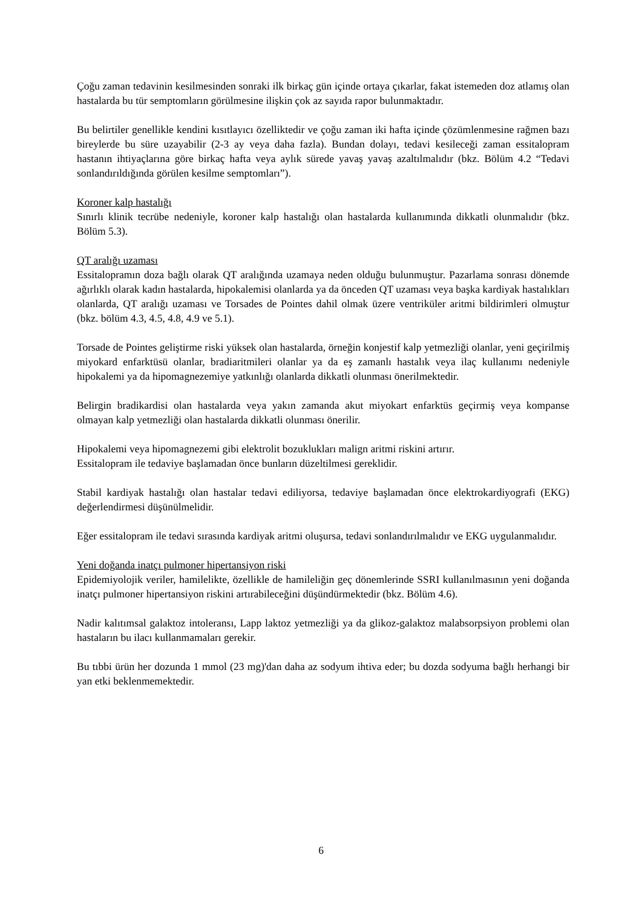Çoğu zaman tedavinin kesilmesinden sonraki ilk birkaç gün içinde ortaya çıkarlar, fakat istemeden doz atlamış olan hastalarda bu tür semptomların görülmesine ilişkin çok az sayıda rapor bulunmaktadır.
Bu belirtiler genellikle kendini kısıtlayıcı özelliktedir ve çoğu zaman iki hafta içinde çözümlenmesine rağmen bazı bireylerde bu süre uzayabilir (2-3 ay veya daha fazla). Bundan dolayı, tedavi kesileceği zaman essitalopram hastanın ihtiyaçlarına göre birkaç hafta veya aylık sürede yavaş yavaş azaltılmalıdır (bkz. Bölüm 4.2 “Tedavi sonlandırıldığında görülen kesilme semptomları”).
Koroner kalp hastalığı
Sınırlı klinik tecrübe nedeniyle, koroner kalp hastalığı olan hastalarda kullanımında dikkatli olunmalıdır (bkz. Bölüm 5.3).
QT aralığı uzaması
Essitalopramın doza bağlı olarak QT aralığında uzamaya neden olduğu bulunmuştur. Pazarlama sonrası dönemde ağırlıklı olarak kadın hastalarda, hipokalemisi olanlarda ya da önceden QT uzaması veya başka kardiyak hastalıkları olanlarda, QT aralığı uzaması ve Torsades de Pointes dahil olmak üzere ventriküler aritmi bildirimleri olmuştur (bkz. bölüm 4.3, 4.5, 4.8, 4.9 ve 5.1).
Torsade de Pointes geliştirme riski yüksek olan hastalarda, örneğin konjestif kalp yetmezliği olanlar, yeni geçirilmiş miyokard enfarktüsü olanlar, bradiaritmileri olanlar ya da eş zamanlı hastalık veya ilaç kullanımı nedeniyle hipokalemi ya da hipomagnezemiye yatkınlığı olanlarda dikkatli olunması önerilmektedir.
Belirgin bradikardisi olan hastalarda veya yakın zamanda akut miyokart enfarktüs geçirmiş veya kompanse olmayan kalp yetmezliği olan hastalarda dikkatli olunması önerilir.
Hipokalemi veya hipomagnezemi gibi elektrolit bozuklukları malign aritmi riskini artırır.
Essitalopram ile tedaviye başlamadan önce bunların düzeltilmesi gereklidir.
Stabil kardiyak hastalığı olan hastalar tedavi ediliyorsa, tedaviye başlamadan önce elektrokardiyografi (EKG) değerlendirmesi düşünülmelidir.
Eğer essitalopram ile tedavi sırasında kardiyak aritmi oluşursa, tedavi sonlandırılmalıdır ve EKG uygulanmalıdır.
Yeni doğanda inatçı pulmoner hipertansiyon riski
Epidemiyolojik veriler, hamilelikte, özellikle de hamileliğin geç dönemlerinde SSRI kullanılmasının yeni doğanda inatçı pulmoner hipertansiyon riskini artırabileceğini düşündürmektedir (bkz. Bölüm 4.6).
Nadir kalıtımsal galaktoz intoleransı, Lapp laktoz yetmezliği ya da glikoz-galaktoz malabsorpsiyon problemi olan hastaların bu ilacı kullanmamaları gerekir.
Bu tıbbi ürün her dozunda 1 mmol (23 mg)'dan daha az sodyum ihtiva eder; bu dozda sodyuma bağlı herhangi bir yan etki beklenmemektedir.
6